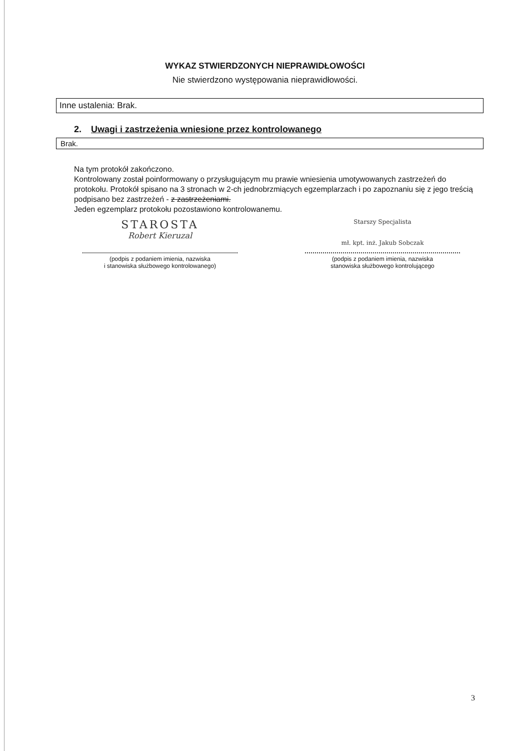WYKAZ STWIERDZONYCH NIEPRAWIDŁOWOŚCI
Nie stwierdzono występowania nieprawidłowości.
Inne ustalenia: Brak.
2. Uwagi i zastrzeżenia wniesione przez kontrolowanego
Brak.
Na tym protokół zakończono.
Kontrolowany został poinformowany o przysługującym mu prawie wniesienia umotywowanych zastrzeżeń do protokołu. Protokół spisano na 3 stronach w 2-ch jednobrzmiących egzemplarzach i po zapoznaniu się z jego treścią podpisano bez zastrzeżeń - z zastrzeżeniami.
Jeden egzemplarz protokołu pozostawiono kontrolowanemu.
STAROSTA
Robert Kieruzal
(podpis z podaniem imienia, nazwiska
i stanowiska służbowego kontrolowanego)
Starszy Specjalista
mł. kpt. inż. Jakub Sobczak
(podpis z podaniem imienia, nazwiska
stanowiska służbowego kontrolującego
3